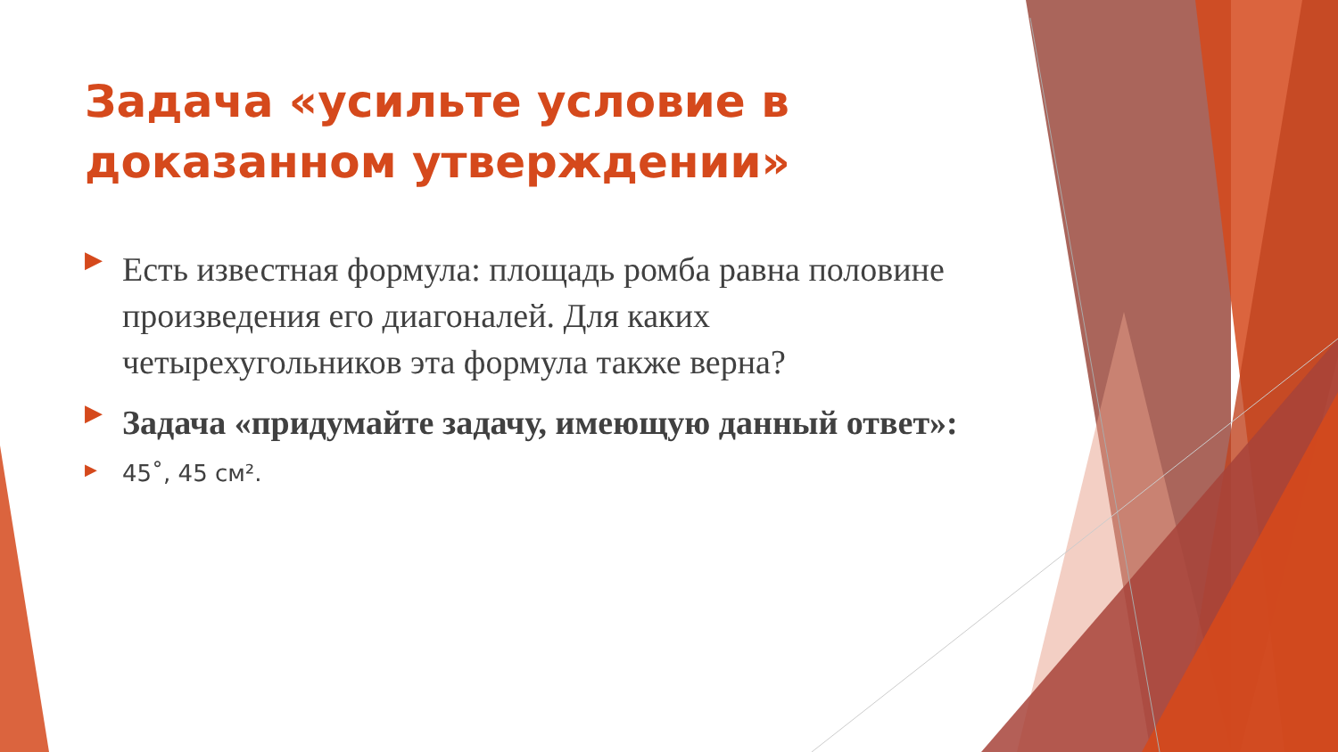Задача «усильте условие в доказанном утверждении»
▶ Есть известная формула: площадь ромба равна половине произведения его диагоналей. Для каких четырехугольников эта формула также верна?
▶ Задача «придумайте задачу, имеющую данный ответ»:
▶ 45˚, 45 см².